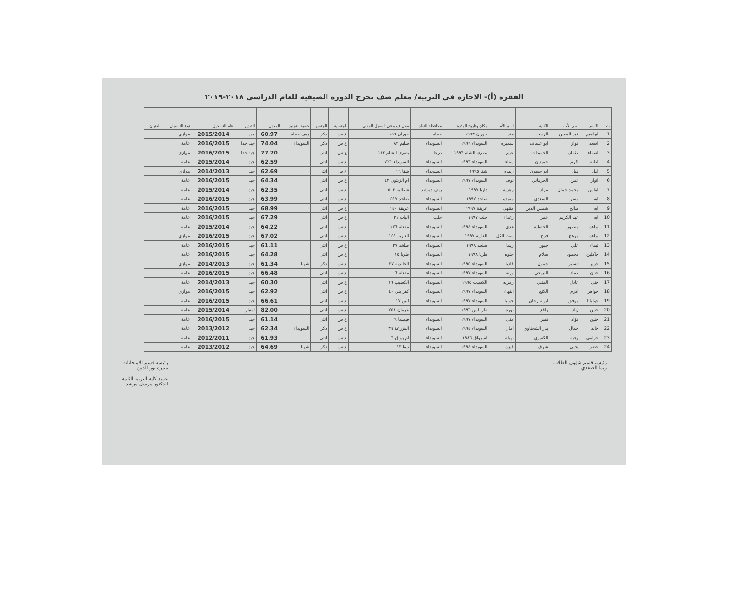الفقرة (أ)- الاجازة في التربية/ معلم صف تخرج الدورة الصيفية للعام الدراسي ٢٠١٨-٢٠١٩
| ت | الاسم | اسم الأب | الكنية | اسم الأم | مكان وتاريخ الولادة | محافظة التولد | محل قيده في السجل المدني | الجنسية | الجنس | شعبة التجنيد | المعدل | التقدير | عام التسجيل | نوع التسجيل | العنوان |
| --- | --- | --- | --- | --- | --- | --- | --- | --- | --- | --- | --- | --- | --- | --- | --- |
| 1 | ابراهيم | عبد المعين | الرجب | هند | حوران ١٩٩٣ | حماه | حوران ١٥٦ | ع س | ذكر | ريف حماه | 60.97 | جيد | 2015/2014 | موازي | |
| 2 | اسعد | فواز | ابو عساف | سميره | السويداء ١٩٩٦ | السويداء | سليم ٨٢ | ع س | ذكر | السويداء | 74.04 | جيد جدا | 2016/2015 | عامة | |
| 3 | اسماء | عثمان | الحميدات | عبير | بصرى الشام ١٩٩٧ | درعا | بصرى الشام ١١٢ | ع س | انثى | | 77.70 | جيد جدا | 2016/2015 | موازي | |
| 4 | امانة | اكرم | حميدان | سناء | السويداء ١٩٩٦ | السويداء | السويداء ٤٢١ | ع س | انثى | | 62.59 | جيد | 2015/2014 | عامة | |
| 5 | امل | نبيل | ابو حسون | زبيده | شقا ١٩٩٥ | السويداء | شقا ١٦ | ع س | انثى | | 62.69 | جيد | 2014/2013 | موازي | |
| 6 | انوار | ايمن | الجرماني | نوف | السويداء ١٩٩٧ | السويداء | ام الزيتون ٤٣ | ع س | انثى | | 64.34 | جيد | 2016/2015 | عامة | |
| 7 | ايناس | محمد جمال | مراد | زهريه | داريا ١٩٩٧ | ريف دمشق | شمالية ٥٠٣ | ع س | انثى | | 62.35 | جيد | 2015/2014 | عامة | |
| 8 | ايه | ياسر | السعدي | مفيده | صلخد ١٩٩٧ | السويداء | صلخد ٥١٧ | ع س | انثى | | 63.99 | جيد | 2016/2015 | عامة | |
| 9 | ايه | صالح | شمس الدين | منتهى | عريقة ١٩٩٧ | السويداء | عريقة ١٤٠ | ع س | انثى | | 68.99 | جيد | 2016/2015 | عامة | |
| 10 | ايه | عبد الكريم | عمر | رغداء | حلب ١٩٩٧ | حلب | الباب ٢١ | ع س | انثى | | 67.29 | جيد | 2016/2015 | عامة | |
| 11 | براءة | منصور | الحصلية | هدى | السويداء ١٩٩٤ | السويداء | مفعلة ١٣٦ | ع س | انثى | | 64.22 | جيد | 2015/2014 | عامة | |
| 12 | براءة | مرهج | فرج | ست الكل | العارية ١٩٩٧ | السويداء | العارية ١٥١ | ع س | انثى | | 67.02 | جيد | 2016/2015 | موازي | |
| 13 | تيماء | علي | جبور | ريما | صلخد ١٩٩٨ | السويداء | صلخد ٢٧ | ع س | انثى | | 61.11 | جيد | 2016/2015 | عامة | |
| 14 | جاكلين | محمود | سلام | حلوه | طربا ١٩٩٨ | السويداء | طربا ١٥ | ع س | انثى | | 64.28 | جيد | 2016/2015 | عامة | |
| 15 | جرير | تيسير | جمول | فاديا | السويداء ١٩٩٥ | السويداء | الخالدية ٣٧ | ع س | ذكر | شهبا | 61.34 | جيد | 2014/2013 | موازي | |
| 16 | جنان | عماد | البريحي | وزنه | السويداء ١٩٩٧ | السويداء | مفعلة ٦ | ع س | انثى | | 66.48 | جيد | 2016/2015 | عامة | |
| 17 | جنى | عادل | المتني | رمزيه | الكسيب ١٩٩٥ | السويداء | الكسيب ١٦ | ع س | انثى | | 60.30 | جيد | 2014/2013 | عامة | |
| 18 | جواهر | اكرم | الكنج | انتهاء | السويداء ١٩٩٧ | السويداء | كفر بني ٤٠ | ع س | انثى | | 62.92 | جيد | 2016/2015 | موازي | |
| 19 | جوليانا | موفق | ابو سرحان | جوليا | السويداء ١٩٩٧ | السويداء | لبين ١٧ | ع س | انثى | | 66.61 | جيد | 2016/2015 | عامة | |
| 20 | حنين | زياد | رافع | نوره | طرابلس ١٩٩٦ | | عرمان ٢٥١ | ع س | انثى | | 82.00 | امتياز | 2015/2014 | عامة | |
| 21 | حنين | فؤاد | نصر | منى | السويداء ١٩٩٧ | السويداء | قيصما ٩ | ع س | انثى | | 61.14 | جيد | 2016/2015 | عامة | |
| 22 | خالد | جمال | بدر الشحناوي | امال | السويداء ١٩٩٤ | السويداء | المزرعة ٣٩ | ع س | ذكر | السويداء | 62.34 | جيد | 2013/2012 | عامة | |
| 23 | خزامى | وجيه | الكفيري | نهيله | ام رواق ١٩٨٦ | السويداء | ام رواق ٦ | ع س | انثى | | 61.93 | جيد | 2012/2011 | عامة | |
| 24 | خضر | يحيى | شرف | فيزه | السويداء ١٩٩٤ | السويداء | تيما ١٣ | ع س | ذكر | شهبا | 64.69 | جيد | 2013/2012 | عامة | |
رئيسة قسم شؤون الطلاب
ريما الصفدي
رئيسة قسم الامتحانات
منيرة نور الدين
عميد كلية التربية الثانية
الدكتور مرسل مرشد